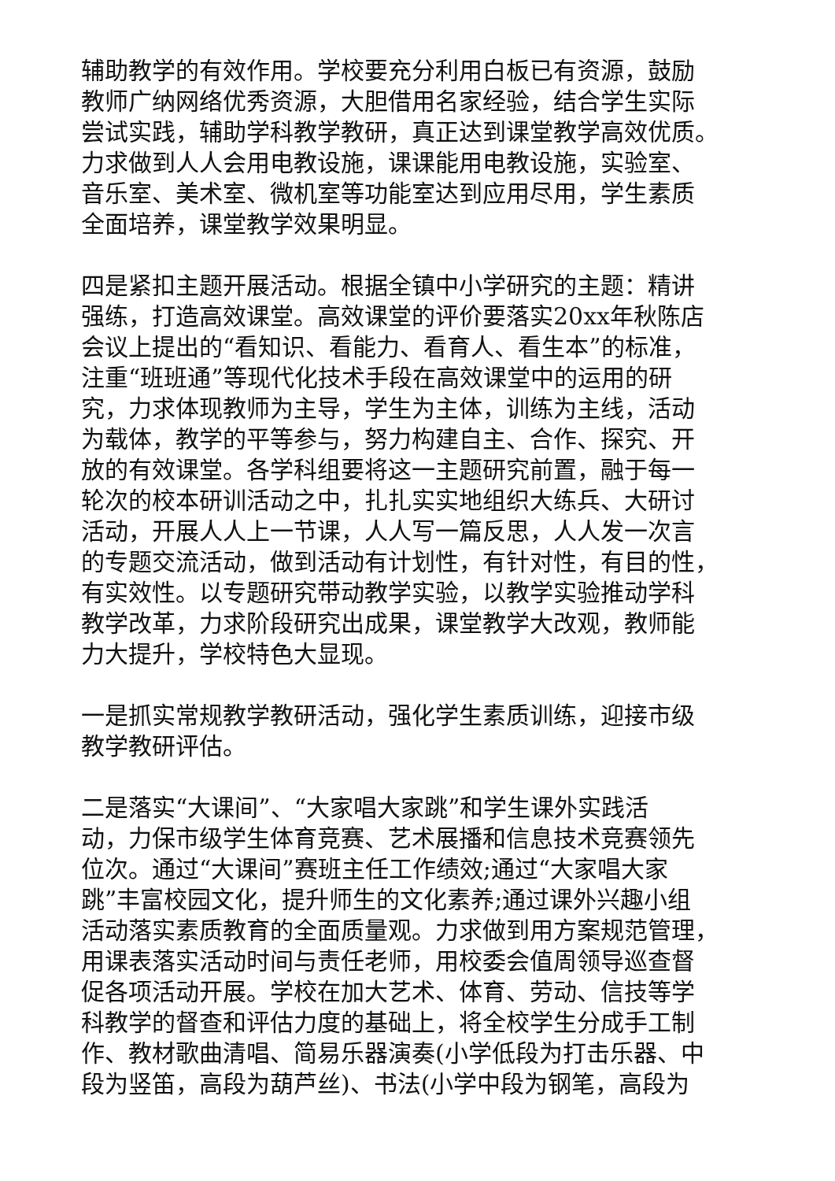辅助教学的有效作用。学校要充分利用白板已有资源，鼓励
教师广纳网络优秀资源，大胆借用名家经验，结合学生实际
尝试实践，辅助学科教学教研，真正达到课堂教学高效优质。
力求做到人人会用电教设施，课课能用电教设施，实验室、
音乐室、美术室、微机室等功能室达到应用尽用，学生素质
全面培养，课堂教学效果明显。
四是紧扣主题开展活动。根据全镇中小学研究的主题：精讲
强练，打造高效课堂。高效课堂的评价要落实20xx年秋陈店
会议上提出的“看知识、看能力、看育人、看生本”的标准，
注重“班班通”等现代化技术手段在高效课堂中的运用的研
究，力求体现教师为主导，学生为主体，训练为主线，活动
为载体，教学的平等参与，努力构建自主、合作、探究、开
放的有效课堂。各学科组要将这一主题研究前置，融于每一
轮次的校本研训活动之中，扎扎实实地组织大练兵、大研讨
活动，开展人人上一节课，人人写一篇反思，人人发一次言
的专题交流活动，做到活动有计划性，有针对性，有目的性，
有实效性。以专题研究带动教学实验，以教学实验推动学科
教学改革，力求阶段研究出成果，课堂教学大改观，教师能
力大提升，学校特色大显现。
一是抓实常规教学教研活动，强化学生素质训练，迎接市级
教学教研评估。
二是落实“大课间”、“大家唱大家跳”和学生课外实践活
动，力保市级学生体育竞赛、艺术展播和信息技术竞赛领先
位次。通过“大课间”赛班主任工作绩效;通过“大家唱大家
跳”丰富校园文化，提升师生的文化素养;通过课外兴趣小组
活动落实素质教育的全面质量观。力求做到用方案规范管理，
用课表落实活动时间与责任老师，用校委会值周领导巡查督
促各项活动开展。学校在加大艺术、体育、劳动、信技等学
科教学的督查和评估力度的基础上，将全校学生分成手工制
作、教材歌曲清唱、简易乐器演奏(小学低段为打击乐器、中
段为竖笛，高段为葫芦丝)、书法(小学中段为钢笔，高段为